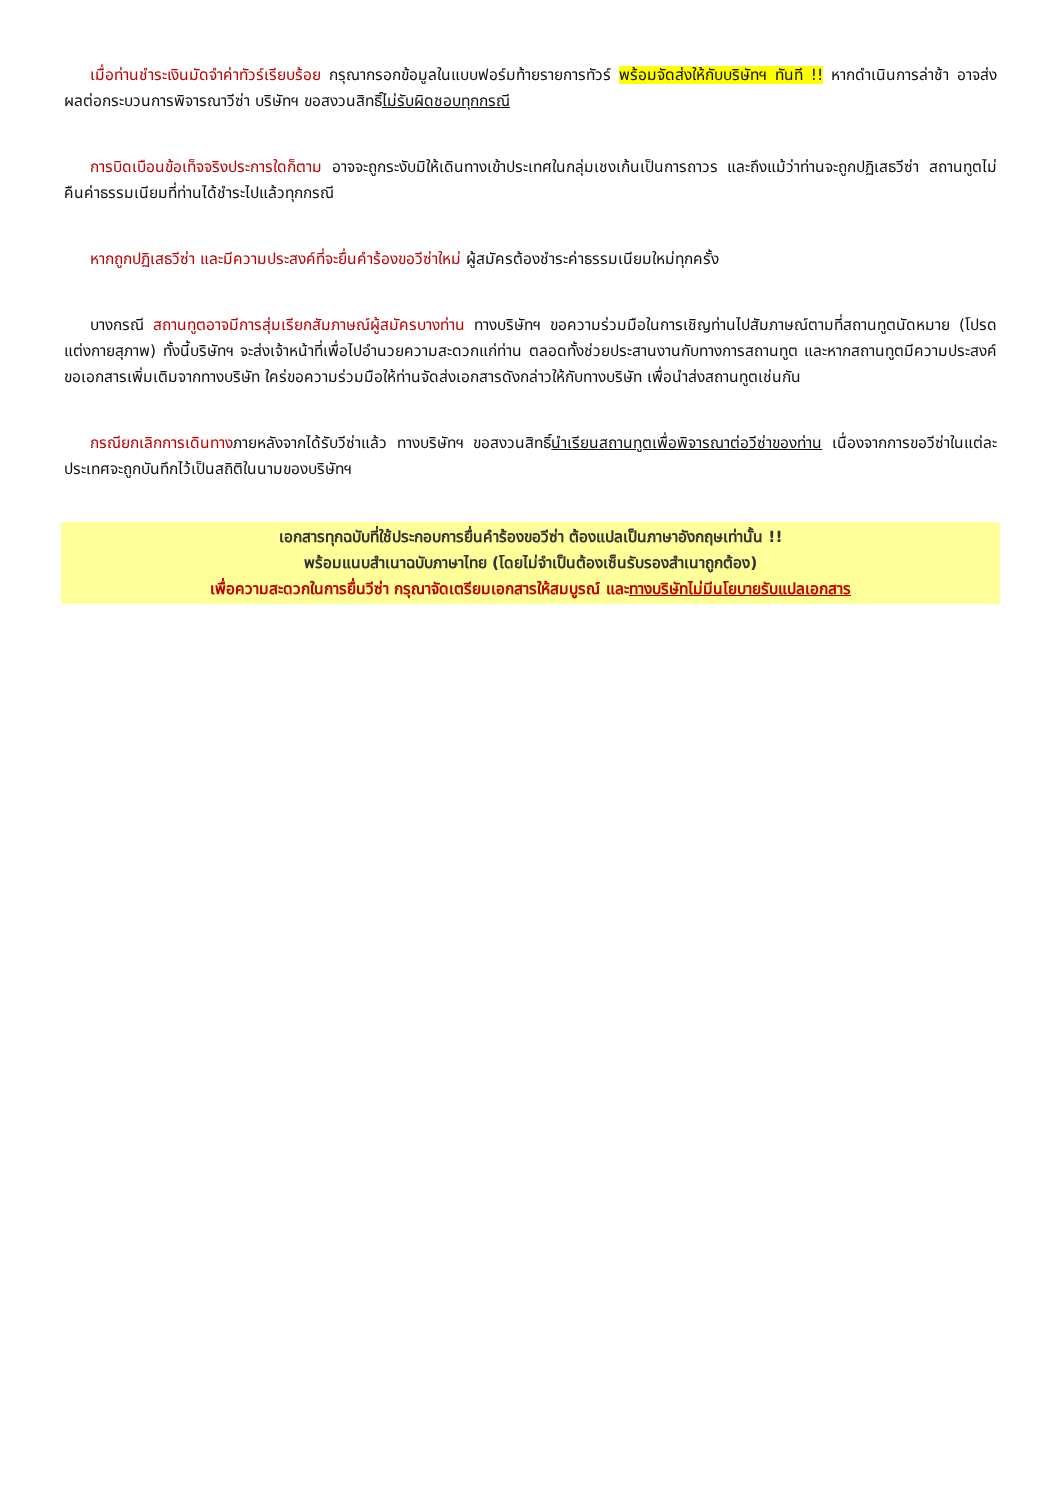เมื่อท่านชำระเงินมัดจำค่าทัวร์เรียบร้อย กรุณากรอกข้อมูลในแบบฟอร์มท้ายรายการทัวร์ พร้อมจัดส่งให้กับบริษัทฯ ทันที !! หากดำเนินการล่าช้า อาจส่งผลต่อกระบวนการพิจารณาวีซ่า บริษัทฯ ขอสงวนสิทธิ์ไม่รับผิดชอบทุกกรณี
การบิดเบือนข้อเท็จจริงประการใดก็ตาม อาจจะถูกระงับมิให้เดินทางเข้าประเทศในกลุ่มเชงเก้นเป็นการถาวร และถึงแม้ว่าท่านจะถูกปฏิเสธวีซ่า สถานทูตไม่คืนค่าธรรมเนียมที่ท่านได้ชำระไปแล้วทุกกรณี
หากถูกปฏิเสธวีซ่า และมีความประสงค์ที่จะยื่นคำร้องขอวีซ่าใหม่ ผู้สมัครต้องชำระค่าธรรมเนียมใหม่ทุกครั้ง
บางกรณี สถานทูตอาจมีการสุ่มเรียกสัมภาษณ์ผู้สมัครบางท่าน ทางบริษัทฯ ขอความร่วมมือในการเชิญท่านไปสัมภาษณ์ตามที่สถานทูตนัดหมาย (โปรดแต่งกายสุภาพ) ทั้งนี้บริษัทฯ จะส่งเจ้าหน้าที่เพื่อไปอำนวยความสะดวกแก่ท่าน ตลอดทั้งช่วยประสานงานกับทางการสถานทูต และหากสถานทูตมีความประสงค์ขอเอกสารเพิ่มเติมจากทางบริษัท ใคร่ขอความร่วมมือให้ท่านจัดส่งเอกสารดังกล่าวให้กับทางบริษัท เพื่อนำส่งสถานทูตเช่นกัน
กรณียกเลิกการเดินทางภายหลังจากได้รับวีซ่าแล้ว ทางบริษัทฯ ขอสงวนสิทธิ์นำเรียนสถานทูตเพื่อพิจารณาต่อวีซ่าของท่าน เนื่องจากการขอวีซ่าในแต่ละประเทศจะถูกบันทึกไว้เป็นสถิติในนามของบริษัทฯ
เอกสารทุกฉบับที่ใช้ประกอบการยื่นคำร้องขอวีซ่า ต้องแปลเป็นภาษาอังกฤษเท่านั้น !!
พร้อมแนบสำเนาฉบับภาษาไทย (โดยไม่จำเป็นต้องเซ็นรับรองสำเนาถูกต้อง)
เพื่อความสะดวกในการยื่นวีซ่า กรุณาจัดเตรียมเอกสารให้สมบูรณ์ และทางบริษัทไม่มีนโยบายรับแปลเอกสาร